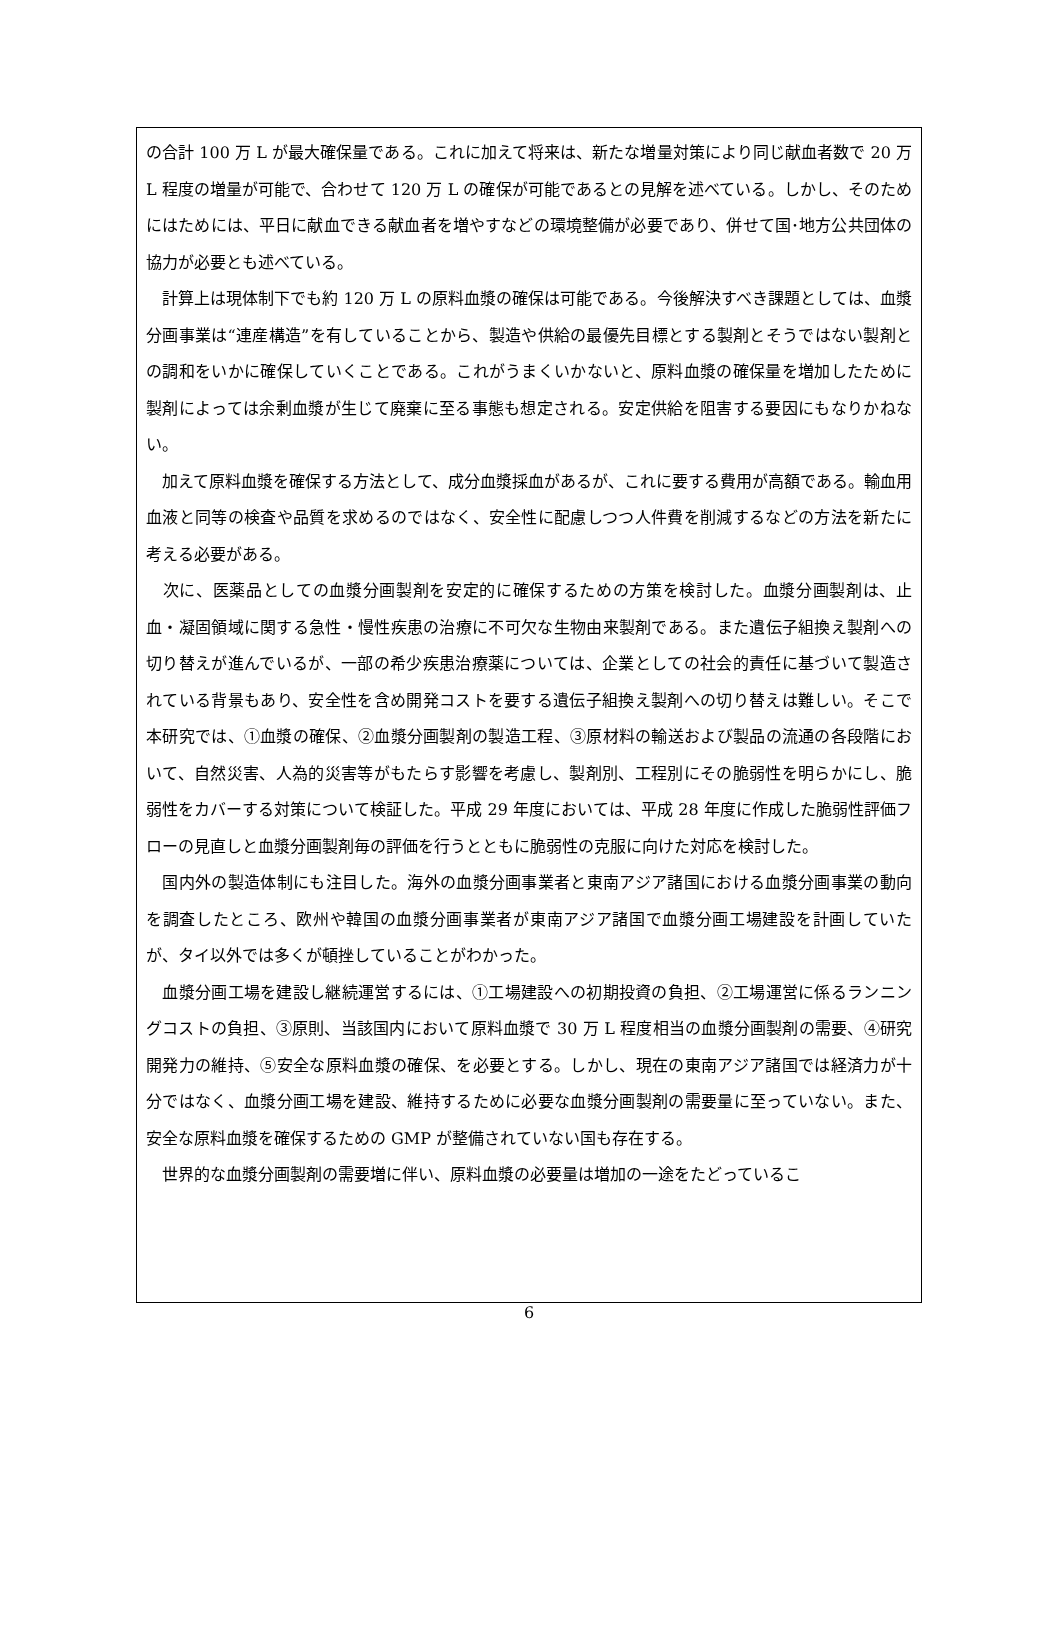の合計 100 万 L が最大確保量である。これに加えて将来は、新たな増量対策により同じ献血者数で 20 万 L 程度の増量が可能で、合わせて 120 万 L の確保が可能であるとの見解を述べている。しかし、そのためにはためには、平日に献血できる献血者を増やすなどの環境整備が必要であり、併せて国･地方公共団体の協力が必要とも述べている。
　計算上は現体制下でも約 120 万 L の原料血漿の確保は可能である。今後解決すべき課題としては、血漿分画事業は“連産構造”を有していることから、製造や供給の最優先目標とする製剤とそうではない製剤との調和をいかに確保していくことである。これがうまくいかないと、原料血漿の確保量を増加したために製剤によっては余剰血漿が生じて廃棄に至る事態も想定される。安定供給を阻害する要因にもなりかねない。
　加えて原料血漿を確保する方法として、成分血漿採血があるが、これに要する費用が高額である。輸血用血液と同等の検査や品質を求めるのではなく、安全性に配慮しつつ人件費を削減するなどの方法を新たに考える必要がある。
　次に、医薬品としての血漿分画製剤を安定的に確保するための方策を検討した。血漿分画製剤は、止血・凝固領域に関する急性・慢性疾患の治療に不可欠な生物由来製剤である。また遺伝子組換え製剤への切り替えが進んでいるが、一部の希少疾患治療薬については、企業としての社会的責任に基づいて製造されている背景もあり、安全性を含め開発コストを要する遺伝子組換え製剤への切り替えは難しい。そこで本研究では、①血漿の確保、②血漿分画製剤の製造工程、③原材料の輸送および製品の流通の各段階において、自然災害、人為的災害等がもたらす影響を考慮し、製剤別、工程別にその脆弱性を明らかにし、脆弱性をカバーする対策について検証した。平成 29 年度においては、平成 28 年度に作成した脆弱性評価フローの見直しと血漿分画製剤毎の評価を行うとともに脆弱性の克服に向けた対応を検討した。
　国内外の製造体制にも注目した。海外の血漿分画事業者と東南アジア諸国における血漿分画事業の動向を調査したところ、欧州や韓国の血漿分画事業者が東南アジア諸国で血漿分画工場建設を計画していたが、タイ以外では多くが頓挫していることがわかった。
　血漿分画工場を建設し継続運営するには、①工場建設への初期投資の負担、②工場運営に係るランニングコストの負担、③原則、当該国内において原料血漿で 30 万 L 程度相当の血漿分画製剤の需要、④研究開発力の維持、⑤安全な原料血漿の確保、を必要とする。しかし、現在の東南アジア諸国では経済力が十分ではなく、血漿分画工場を建設、維持するために必要な血漿分画製剤の需要量に至っていない。また、安全な原料血漿を確保するための GMP が整備されていない国も存在する。
　世界的な血漿分画製剤の需要増に伴い、原料血漿の必要量は増加の一途をたどっているこ
6